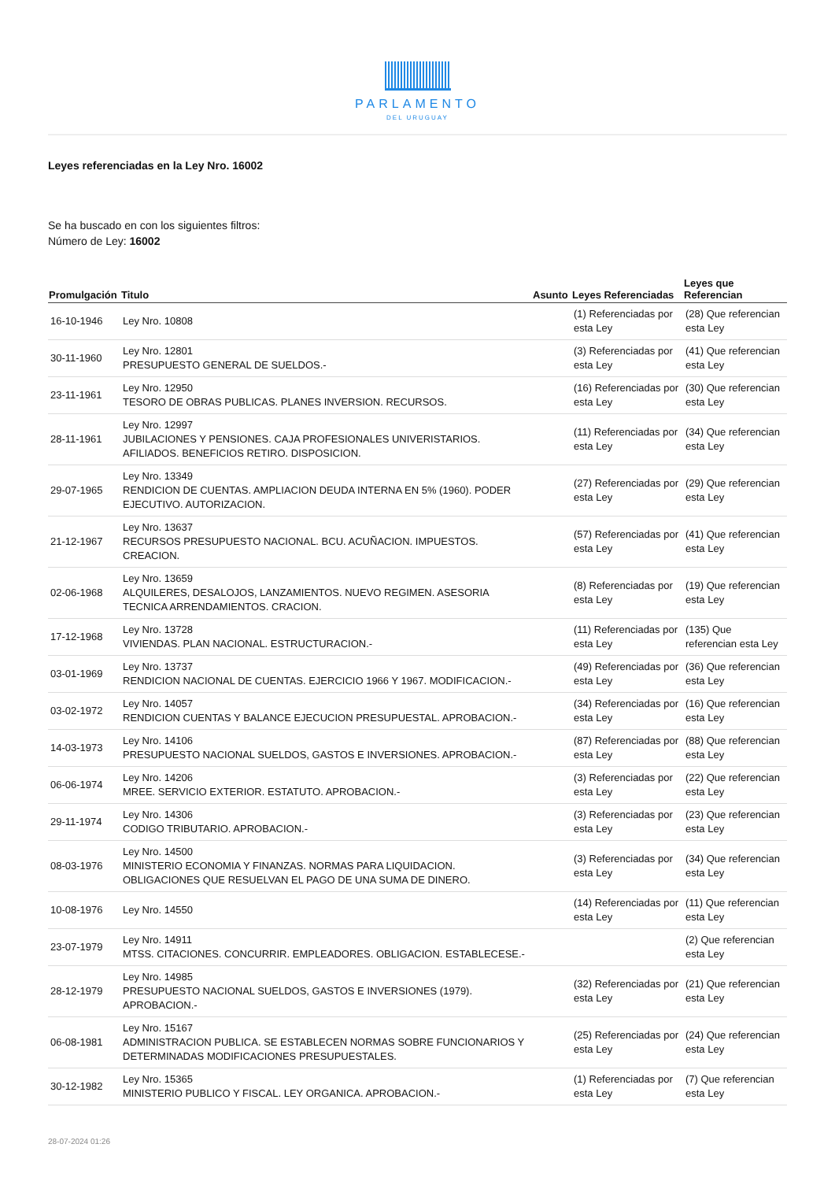PARLAMENTO
DEL URUGUAY
Leyes referenciadas en la Ley Nro. 16002
Se ha buscado en con los siguientes filtros:
Número de Ley: 16002
| Promulgación | Titulo | Asunto | Leyes Referenciadas | Leyes que Referencian |
| --- | --- | --- | --- | --- |
| 16-10-1946 | Ley Nro. 10808 | | (1) Referenciadas por esta Ley | (28) Que referencian esta Ley |
| 30-11-1960 | Ley Nro. 12801 PRESUPUESTO GENERAL DE SUELDOS.- | | (3) Referenciadas por esta Ley | (41) Que referencian esta Ley |
| 23-11-1961 | Ley Nro. 12950 TESORO DE OBRAS PUBLICAS. PLANES INVERSION. RECURSOS. | | (16) Referenciadas por esta Ley | (30) Que referencian esta Ley |
| 28-11-1961 | Ley Nro. 12997 JUBILACIONES Y PENSIONES. CAJA PROFESIONALES UNIVERISTARIOS. AFILIADOS. BENEFICIOS RETIRO. DISPOSICION. | | (11) Referenciadas por esta Ley | (34) Que referencian esta Ley |
| 29-07-1965 | Ley Nro. 13349 RENDICION DE CUENTAS. AMPLIACION DEUDA INTERNA EN 5% (1960). PODER EJECUTIVO. AUTORIZACION. | | (27) Referenciadas por esta Ley | (29) Que referencian esta Ley |
| 21-12-1967 | Ley Nro. 13637 RECURSOS PRESUPUESTO NACIONAL. BCU. ACUÑACION. IMPUESTOS. CREACION. | | (57) Referenciadas por esta Ley | (41) Que referencian esta Ley |
| 02-06-1968 | Ley Nro. 13659 ALQUILERES, DESALOJOS, LANZAMIENTOS. NUEVO REGIMEN. ASESORIA TECNICA ARRENDAMIENTOS. CRACION. | | (8) Referenciadas por esta Ley | (19) Que referencian esta Ley |
| 17-12-1968 | Ley Nro. 13728 VIVIENDAS. PLAN NACIONAL. ESTRUCTURACION.- | | (11) Referenciadas por esta Ley | (135) Que referencian esta Ley |
| 03-01-1969 | Ley Nro. 13737 RENDICION NACIONAL DE CUENTAS. EJERCICIO 1966 Y 1967. MODIFICACION.- | | (49) Referenciadas por esta Ley | (36) Que referencian esta Ley |
| 03-02-1972 | Ley Nro. 14057 RENDICION CUENTAS Y BALANCE EJECUCION PRESUPUESTAL. APROBACION.- | | (34) Referenciadas por esta Ley | (16) Que referencian esta Ley |
| 14-03-1973 | Ley Nro. 14106 PRESUPUESTO NACIONAL SUELDOS, GASTOS E INVERSIONES. APROBACION.- | | (87) Referenciadas por esta Ley | (88) Que referencian esta Ley |
| 06-06-1974 | Ley Nro. 14206 MREE. SERVICIO EXTERIOR. ESTATUTO. APROBACION.- | | (3) Referenciadas por esta Ley | (22) Que referencian esta Ley |
| 29-11-1974 | Ley Nro. 14306 CODIGO TRIBUTARIO. APROBACION.- | | (3) Referenciadas por esta Ley | (23) Que referencian esta Ley |
| 08-03-1976 | Ley Nro. 14500 MINISTERIO ECONOMIA Y FINANZAS. NORMAS PARA LIQUIDACION. OBLIGACIONES QUE RESUELVAN EL PAGO DE UNA SUMA DE DINERO. | | (3) Referenciadas por esta Ley | (34) Que referencian esta Ley |
| 10-08-1976 | Ley Nro. 14550 | | (14) Referenciadas por esta Ley | (11) Que referencian esta Ley |
| 23-07-1979 | Ley Nro. 14911 MTSS. CITACIONES. CONCURRIR. EMPLEADORES. OBLIGACION. ESTABLECESE.- | | | (2) Que referencian esta Ley |
| 28-12-1979 | Ley Nro. 14985 PRESUPUESTO NACIONAL SUELDOS, GASTOS E INVERSIONES (1979). APROBACION.- | | (32) Referenciadas por esta Ley | (21) Que referencian esta Ley |
| 06-08-1981 | Ley Nro. 15167 ADMINISTRACION PUBLICA. SE ESTABLECEN NORMAS SOBRE FUNCIONARIOS Y DETERMINADAS MODIFICACIONES PRESUPUESTALES. | | (25) Referenciadas por esta Ley | (24) Que referencian esta Ley |
| 30-12-1982 | Ley Nro. 15365 MINISTERIO PUBLICO Y FISCAL. LEY ORGANICA. APROBACION.- | | (1) Referenciadas por esta Ley | (7) Que referencian esta Ley |
28-07-2024 01:26